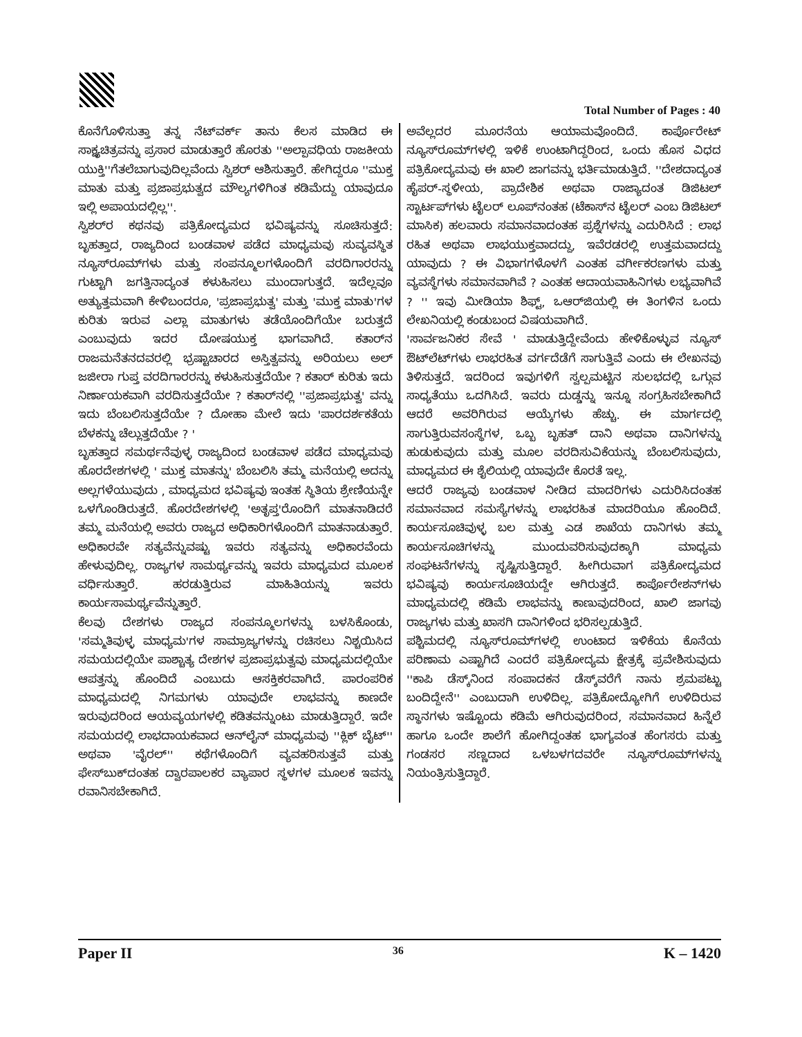Total Number of Pages : 40
ಕೊನೆಗೊಳಿಸುತ್ತಾ ತನ್ನ ನೆಟ್‌ವರ್ಕ್ ತಾನು ಕೆಲಸ ಮಾಡಿದ ಈ ಸಾಕ್ಷ್ಯಚಿತ್ರವನ್ನು ಪ್ರಸಾರ ಮಾಡುತ್ತಾರೆ ಹೊರತು ''ಅಲ್ಪಾವಧಿಯ ರಾಜಕೀಯ ಯುಕ್ತಿ''ಗೆತಲೆಬಾಗುವುದಿಲ್ಲವೆಂದು ಸ್ವಿಶರ್ ಆಶಿಸುತ್ತಾರೆ. ಹೇಗಿದ್ದರೂ ''ಮುಕ್ತ ಮಾತು ಮತ್ತು ಪ್ರಜಾಪ್ರಭುತ್ವದ ಮೌಲ್ಯಗಳಿಗಿಂತ ಕಡಿಮೆದ್ದು ಯಾವುದೂ ಇಲ್ಲಿ ಅಪಾಯದಲ್ಲಿಲ್ಲ''.
ಸ್ವಿಶರ್‌ರ ಕಥನವು ಪತ್ರಿಕೋದ್ಯಮದ ಭವಿಷ್ಯವನ್ನು ಸೂಚಿಸುತ್ತದೆ: ಬೃಹತ್ತಾದ, ರಾಜ್ಯದಿಂದ ಬಂಡವಾಳ ಪಡೆದ ಮಾಧ್ಯಮವು ಸುವ್ಯವಸ್ಥಿತ ನ್ಯೂಸ್‌ರೂಮ್‌ಗಳು ಮತ್ತು ಸಂಪನ್ಮೂಲಗಳೊಂದಿಗೆ ವರದಿಗಾರರನ್ನು ಗುಟ್ಟಾಗಿ ಜಗತ್ತಿನಾದ್ಯಂತ ಕಳುಹಿಸಲು ಮುಂದಾಗುತ್ತದೆ. ಇದೆಲ್ಲವೂ ಅತ್ಯುತ್ತಮವಾಗಿ ಕೇಳಿಬಂದರೂ, 'ಪ್ರಜಾಪ್ರಭುತ್ವ' ಮತ್ತು 'ಮುಕ್ತ ಮಾತು'ಗಳ ಕುರಿತು ಇರುವ ಎಲ್ಲಾ ಮಾತುಗಳು ತಡೆಯೊಂದಿಗೆಯೇ ಬರುತ್ತದೆ ಎಂಬುವುದು ಇದರ ದೋಷಯುಕ್ತ ಭಾಗವಾಗಿದೆ. ಕತಾರ್‌ನ ರಾಜಮನೆತನದವರಲ್ಲಿ ಭ್ರಷ್ಟಾಚಾರದ ಅಸ್ತಿತ್ವವನ್ನು ಅರಿಯಲು ಅಲ್ ಜಜೀರಾ ಗುಪ್ತ ವರದಿಗಾರರನ್ನು ಕಳುಹಿಸುತ್ತದೆಯೇ ? ಕತಾರ್ ಕುರಿತು ಇದು ನಿರ್ಣಾಯಕವಾಗಿ ವರದಿಸುತ್ತದೆಯೇ ? ಕತಾರ್‌ನಲ್ಲಿ ''ಪ್ರಜಾಪ್ರಭುತ್ವ' ವನ್ನು ಇದು ಬೆಂಬಲಿಸುತ್ತದೆಯೇ ? ದೋಹಾ ಮೇಲೆ ಇದು 'ಪಾರದರ್ಶಕತೆಯ ಬೆಳಕನ್ನು ಚೆಲ್ಲುತ್ತದೆಯೇ ? '
ಬೃಹತ್ತಾದ ಸಮರ್ಥನೆವುಳ್ಳ ರಾಜ್ಯದಿಂದ ಬಂಡವಾಳ ಪಡೆದ ಮಾಧ್ಯಮವು ಹೊರದೇಶಗಳಲ್ಲಿ ' ಮುಕ್ತ ಮಾತನ್ನು' ಬೆಂಬಲಿಸಿ ತಮ್ಮ ಮನೆಯಲ್ಲಿ ಅದನ್ನು ಅಲ್ಲಗಳೆಯುವುದು , ಮಾಧ್ಯಮದ ಭವಿಷ್ಯವು ಇಂತಹ ಸ್ಥಿತಿಯ ಶ್ರೇಣಿಯನ್ನೇ ಒಳಗೊಂಡಿರುತ್ತದೆ. ಹೊರದೇಶಗಳಲ್ಲಿ 'ಅತೃಪ್ತ'ರೊಂದಿಗೆ ಮಾತನಾಡಿದರೆ ತಮ್ಮ ಮನೆಯಲ್ಲಿ ಅವರು ರಾಜ್ಯದ ಅಧಿಕಾರಿಗಳೊಂದಿಗೆ ಮಾತನಾಡುತ್ತಾರೆ. ಅಧಿಕಾರವೇ ಸತ್ಯವೆನ್ನುವಷ್ಟು ಇವರು ಸತ್ಯವನ್ನು ಅಧಿಕಾರವೆಂದು ಹೇಳುವುದಿಲ್ಲ. ರಾಜ್ಯಗಳ ಸಾಮರ್ಥ್ಯವನ್ನು ಇವರು ಮಾಧ್ಯಮದ ಮೂಲಕ ವರ್ಧಿಸುತ್ತಾರೆ. ಹರಡುತ್ತಿರುವ ಮಾಹಿತಿಯನ್ನು ಇವರು ಕಾರ್ಯಸಾಮರ್ಥ್ಯವೆನ್ನುತ್ತಾರೆ.
ಕೆಲವು ದೇಶಗಳು ರಾಜ್ಯದ ಸಂಪನ್ಮೂಲಗಳನ್ನು ಬಳಸಿಕೊಂಡು, 'ಸಮ್ಮತಿವುಳ್ಳ ಮಾಧ್ಯಮ'ಗಳ ಸಾಮ್ರಾಜ್ಯಗಳನ್ನು ರಚಿಸಲು ನಿಶ್ಚಯಿಸಿದ ಸಮಯದಲ್ಲಿಯೇ ಪಾಶ್ಚಾತ್ಯ ದೇಶಗಳ ಪ್ರಜಾಪ್ರಭುತ್ವವು ಮಾಧ್ಯಮದಲ್ಲಿಯೇ ಆಪತ್ತನ್ನು ಹೊಂದಿದೆ ಎಂಬುದು ಆಸಕ್ತಿಕರವಾಗಿದೆ. ಪಾರಂಪರಿಕ ಮಾಧ್ಯಮದಲ್ಲಿ ನಿಗಮಗಳು ಯಾವುದೇ ಲಾಭವನ್ನು ಕಾಣದೇ ಇರುವುದರಿಂದ ಆಯವ್ಯಯಗಳಲ್ಲಿ ಕಡಿತವನ್ನುಂಟು ಮಾಡುತ್ತಿದ್ದಾರೆ. ಇದೇ ಸಮಯದಲ್ಲಿ ಲಾಭದಾಯಕವಾದ ಆನ್‌ಲೈನ್ ಮಾಧ್ಯಮವು ''ಕ್ಲಿಕ್ ಬೈಟ್'' ಅಥವಾ 'ವೈರಲ್'' ಕಥೆಗಳೊಂದಿಗೆ ವ್ಯವಹರಿಸುತ್ತವೆ ಮತ್ತು ಫೇಸ್‌ಬುಕ್‌ದಂತಹ ದ್ವಾರಪಾಲಕರ ವ್ಯಾಪಾರ ಸ್ಥಳಗಳ ಮೂಲಕ ಇವನ್ನು ರವಾನಿಸಬೇಕಾಗಿದೆ.
ಅವೆಲ್ಲದರ ಮೂರನೆಯ ಆಯಾಮವೊಂದಿದೆ. ಕಾರ್ಪೊರೇಟ್ ನ್ಯೂಸ್‌ರೂಮ್‌ಗಳಲ್ಲಿ ಇಳಿಕೆ ಉಂಟಾಗಿದ್ದರಿಂದ, ಒಂದು ಹೊಸ ವಿಧದ ಪತ್ರಿಕೋದ್ಯಮವು ಈ ಖಾಲಿ ಜಾಗವನ್ನು ಭರ್ತಿಮಾಡುತ್ತಿದೆ. ''ದೇಶದಾದ್ಯಂತ ಹೈಪರ್-ಸ್ಥಳೀಯ, ಪ್ರಾದೇಶಿಕ ಅಥವಾ ರಾಜ್ಯಾದಂತ ಡಿಜಿಟಲ್ ಸ್ಟಾರ್ಟಪ್‌ಗಳು ಟೈಲರ್ ಲೂಪ್‌ನಂತಹ (ಟೆಕಾಸ್‌ನ ಟೈಲರ್ ಎಂಬ ಡಿಜಿಟಲ್ ಮಾಸಿಕ) ಹಲವಾರು ಸಮಾನವಾದಂತಹ ಪ್ರಶ್ನೆಗಳನ್ನು ಎದುರಿಸಿದೆ : ಲಾಭ ರಹಿತ ಅಥವಾ ಲಾಭಯುಕ್ತವಾದದ್ದು, ಇವೆರಡರಲ್ಲಿ ಉತ್ತಮವಾದದ್ದು ಯಾವುದು ? ಈ ವಿಭಾಗಗಳೊಳಗೆ ಎಂತಹ ವರ್ಗೀಕರಣಗಳು ಮತ್ತು ವ್ಯವಸ್ಥೆಗಳು ಸಮಾನವಾಗಿವೆ ? ಎಂತಹ ಆದಾಯವಾಹಿನಿಗಳು ಲಭ್ಯವಾಗಿವೆ ? '' ಇವು ಮೀಡಿಯಾ ಶಿಫ್ಟ್, ಒಆರ್‌ಜಿಯಲ್ಲಿ ಈ ತಿಂಗಳಿನ ಒಂದು ಲೇಖನಿಯಲ್ಲಿ ಕಂಡುಬಂದ ವಿಷಯವಾಗಿದೆ.
'ಸಾರ್ವಜನಿಕರ ಸೇವೆ ' ಮಾಡುತ್ತಿದ್ದೇವೆಂದು ಹೇಳಿಕೊಳ್ಳುವ ನ್ಯೂಸ್ ಔಟ್‌ಲೆಟ್‌ಗಳು ಲಾಭರಹಿತ ವರ್ಗದೆಡೆಗೆ ಸಾಗುತ್ತಿವೆ ಎಂದು ಈ ಲೇಖನವು ತಿಳಿಸುತ್ತದೆ. ಇದರಿಂದ ಇವುಗಳಿಗೆ ಸ್ವಲ್ಪಮಟ್ಟಿನ ಸುಲಭದಲ್ಲಿ ಒಗ್ಗುವ ಸಾಧ್ಯತೆಯು ಒದಗಿಸಿದೆ. ಇವರು ದುಡ್ಡನ್ನು ಇನ್ನೂ ಸಂಗ್ರಹಿಸಬೇಕಾಗಿದೆ ಆದರೆ ಅವರಿಗಿರುವ ಆಯ್ಕೆಗಳು ಹೆಚ್ಚು. ಈ ಮಾರ್ಗದಲ್ಲಿ ಸಾಗುತ್ತಿರುವಸಂಸ್ಥೆಗಳ, ಒಬ್ಬ ಬೃಹತ್ ದಾನಿ ಅಥವಾ ದಾನಿಗಳನ್ನು ಹುಡುಕುವುದು ಮತ್ತು ಮೂಲ ವರದಿಸುವಿಕೆಯನ್ನು ಬೆಂಬಲಿಸುವುದು, ಮಾಧ್ಯಮದ ಈ ಶೈಲಿಯಲ್ಲಿ ಯಾವುದೇ ಕೊರತೆ ಇಲ್ಲ.
ಆದರೆ ರಾಜ್ಯವು ಬಂಡವಾಳ ನೀಡಿದ ಮಾದರಿಗಳು ಎದುರಿಸಿದಂತಹ ಸಮಾನವಾದ ಸಮಸ್ಯೆಗಳನ್ನು ಲಾಭರಹಿತ ಮಾದರಿಯೂ ಹೊಂದಿದೆ. ಕಾರ್ಯಸೂಚಿವುಳ್ಳ ಬಲ ಮತ್ತು ಎಡ ಶಾಖೆಯ ದಾನಿಗಳು ತಮ್ಮ ಕಾರ್ಯಸೂಚಿಗಳನ್ನು ಮುಂದುವರಿಸುವುದಕ್ಕಾಗಿ ಮಾಧ್ಯಮ ಸಂಘಟನೆಗಳನ್ನು ಸೃಷ್ಟಿಸುತ್ತಿದ್ದಾರೆ. ಹೀಗಿರುವಾಗ ಪತ್ರಿಕೋದ್ಯಮದ ಭವಿಷ್ಯವು ಕಾರ್ಯಸೂಚಿಯದ್ದೇ ಆಗಿರುತ್ತದೆ. ಕಾರ್ಪೊರೇಶನ್‌ಗಳು ಮಾಧ್ಯಮದಲ್ಲಿ ಕಡಿಮೆ ಲಾಭವನ್ನು ಕಾಣುವುದರಿಂದ, ಖಾಲಿ ಜಾಗವು ರಾಜ್ಯಗಳು ಮತ್ತು ಖಾಸಗಿ ದಾನಿಗಳಿಂದ ಭರಿಸಲ್ಪಡುತ್ತಿದೆ.
ಪಶ್ಚಿಮದಲ್ಲಿ ನ್ಯೂಸ್‌ರೂಮ್‌ಗಳಲ್ಲಿ ಉಂಟಾದ ಇಳಿಕೆಯ ಕೊನೆಯ ಪರಿಣಾಮ ಎಷ್ಟಾಗಿದೆ ಎಂದರೆ ಪತ್ರಿಕೋದ್ಯಮ ಕ್ಷೇತ್ರಕ್ಕೆ ಪ್ರವೇಶಿಸುವುದು ''ಕಾಪಿ ಡೆಸ್ಕ್‌ನಿಂದ ಸಂಪಾದಕನ ಡೆಸ್ಕ್‌ವರೆಗೆ ನಾನು ಶ್ರಮಪಟ್ಟು ಬಂದಿದ್ದೇನೆ'' ಎಂಬುದಾಗಿ ಉಳಿದಿಲ್ಲ. ಪತ್ರಿಕೋದ್ಯೋಗಿಗೆ ಉಳಿದಿರುವ ಸ್ಥಾನಗಳು ಇಷ್ಟೊಂದು ಕಡಿಮೆ ಆಗಿರುವುದರಿಂದ, ಸಮಾನವಾದ ಹಿನ್ನೆಲೆ ಹಾಗೂ ಒಂದೇ ಶಾಲೆಗೆ ಹೋಗಿದ್ದಂತಹ ಭಾಗ್ಯವಂತ ಹೆಂಗಸರು ಮತ್ತು ಗಂಡಸರ ಸಣ್ಣದಾದ ಒಳಬಳಗದವರೇ ನ್ಯೂಸ್‌ರೂಮ್‌ಗಳನ್ನು ನಿಯಂತ್ರಿಸುತ್ತಿದ್ದಾರೆ.
Paper II 36 K – 1420